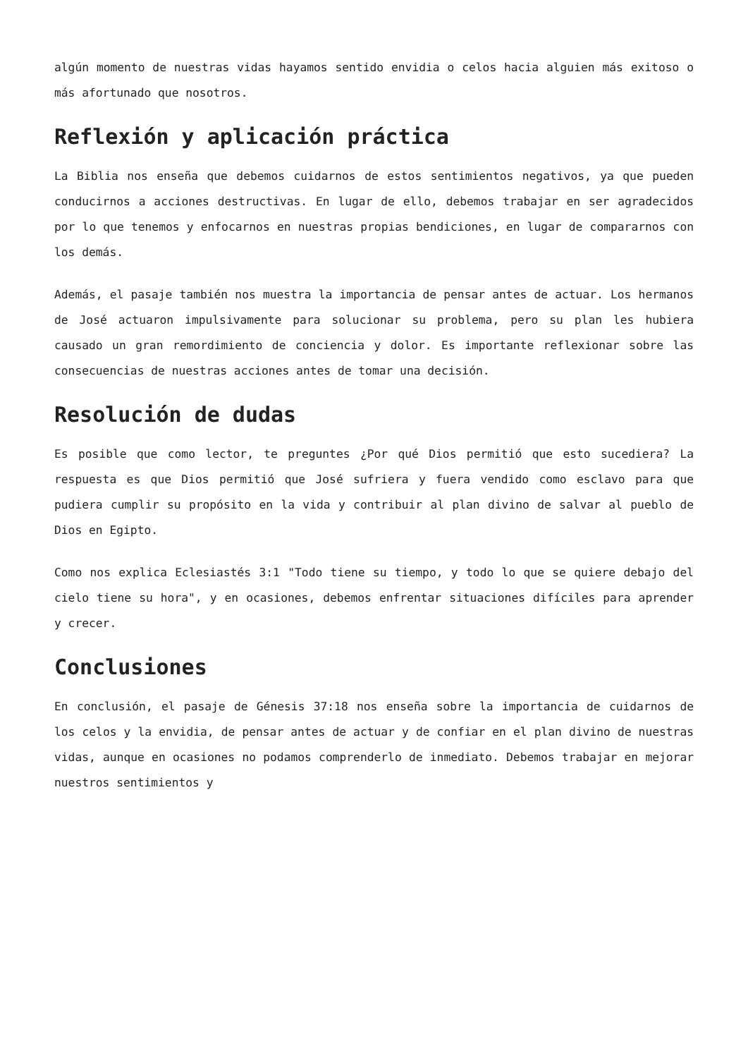algún momento de nuestras vidas hayamos sentido envidia o celos hacia alguien más exitoso o más afortunado que nosotros.
Reflexión y aplicación práctica
La Biblia nos enseña que debemos cuidarnos de estos sentimientos negativos, ya que pueden conducirnos a acciones destructivas. En lugar de ello, debemos trabajar en ser agradecidos por lo que tenemos y enfocarnos en nuestras propias bendiciones, en lugar de compararnos con los demás.
Además, el pasaje también nos muestra la importancia de pensar antes de actuar. Los hermanos de José actuaron impulsivamente para solucionar su problema, pero su plan les hubiera causado un gran remordimiento de conciencia y dolor. Es importante reflexionar sobre las consecuencias de nuestras acciones antes de tomar una decisión.
Resolución de dudas
Es posible que como lector, te preguntes ¿Por qué Dios permitió que esto sucediera? La respuesta es que Dios permitió que José sufriera y fuera vendido como esclavo para que pudiera cumplir su propósito en la vida y contribuir al plan divino de salvar al pueblo de Dios en Egipto.
Como nos explica Eclesiastés 3:1 "Todo tiene su tiempo, y todo lo que se quiere debajo del cielo tiene su hora", y en ocasiones, debemos enfrentar situaciones difíciles para aprender y crecer.
Conclusiones
En conclusión, el pasaje de Génesis 37:18 nos enseña sobre la importancia de cuidarnos de los celos y la envidia, de pensar antes de actuar y de confiar en el plan divino de nuestras vidas, aunque en ocasiones no podamos comprenderlo de inmediato. Debemos trabajar en mejorar nuestros sentimientos y